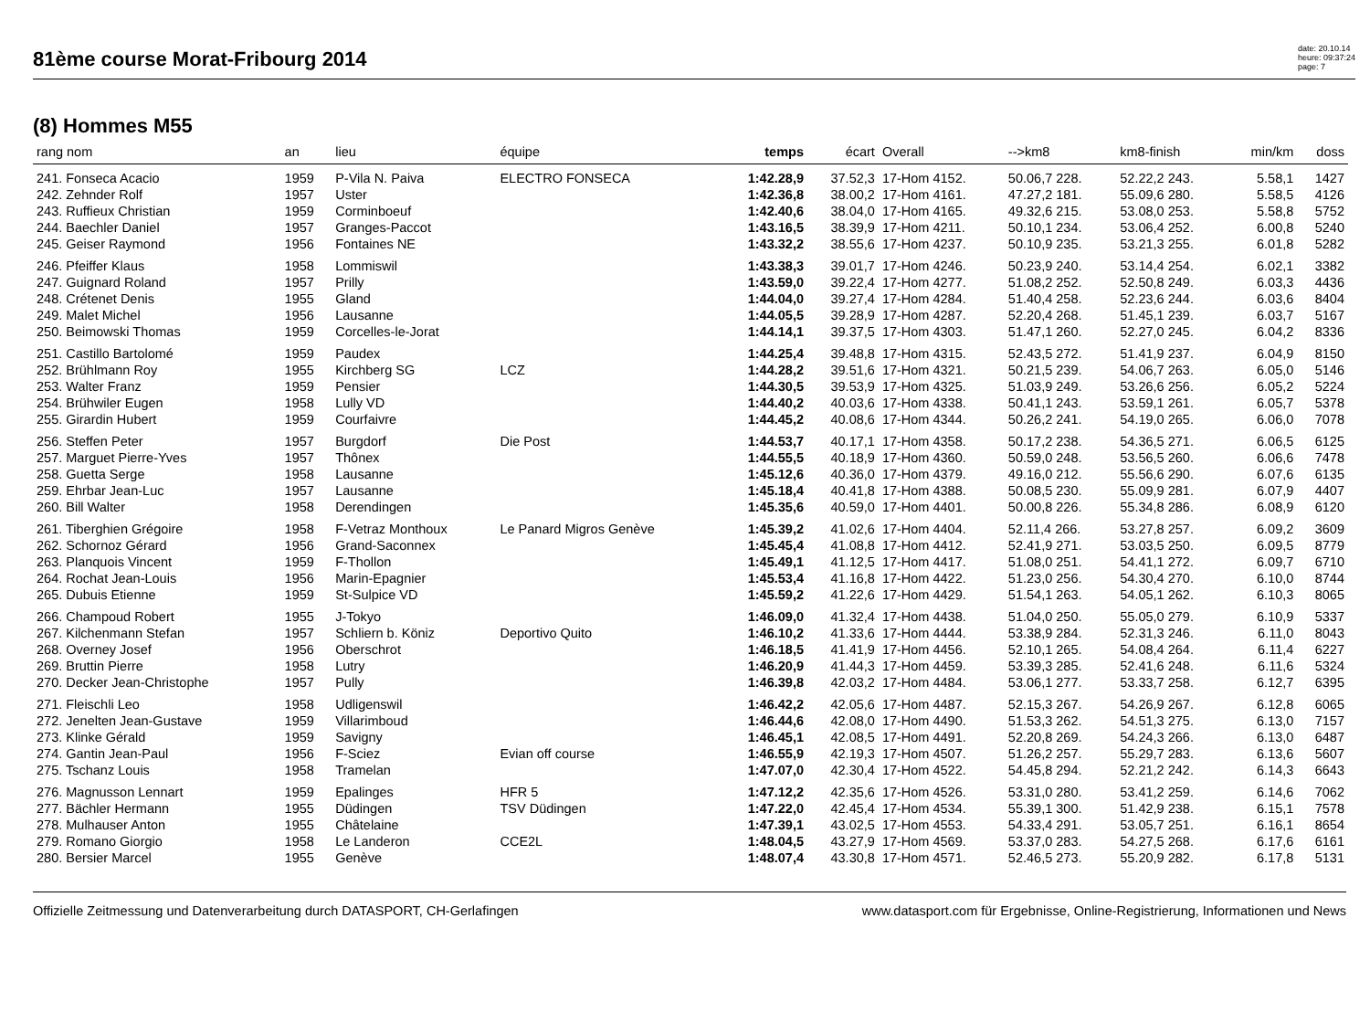81ème course Morat-Fribourg 2014
date: 20.10.14
heure: 09:37:24
page: 7
(8) Hommes M55
| rang nom | an | lieu | équipe | temps | écart | Overall | -->km8 | km8-finish | min/km | doss |
| --- | --- | --- | --- | --- | --- | --- | --- | --- | --- | --- |
| 241. Fonseca Acacio | 1959 | P-Vila N. Paiva | ELECTRO FONSECA | 1:42.28,9 | 37.52,3 | 17-Hom 4152. | 50.06,7 228. | 52.22,2 243. | 5.58,1 | 1427 |
| 242. Zehnder Rolf | 1957 | Uster | | 1:42.36,8 | 38.00,2 | 17-Hom 4161. | 47.27,2 181. | 55.09,6 280. | 5.58,5 | 4126 |
| 243. Ruffieux Christian | 1959 | Corminboeuf | | 1:42.40,6 | 38.04,0 | 17-Hom 4165. | 49.32,6 215. | 53.08,0 253. | 5.58,8 | 5752 |
| 244. Baechler Daniel | 1957 | Granges-Paccot | | 1:43.16,5 | 38.39,9 | 17-Hom 4211. | 50.10,1 234. | 53.06,4 252. | 6.00,8 | 5240 |
| 245. Geiser Raymond | 1956 | Fontaines NE | | 1:43.32,2 | 38.55,6 | 17-Hom 4237. | 50.10,9 235. | 53.21,3 255. | 6.01,8 | 5282 |
| 246. Pfeiffer Klaus | 1958 | Lommiswil | | 1:43.38,3 | 39.01,7 | 17-Hom 4246. | 50.23,9 240. | 53.14,4 254. | 6.02,1 | 3382 |
| 247. Guignard Roland | 1957 | Prilly | | 1:43.59,0 | 39.22,4 | 17-Hom 4277. | 51.08,2 252. | 52.50,8 249. | 6.03,3 | 4436 |
| 248. Crétenet Denis | 1955 | Gland | | 1:44.04,0 | 39.27,4 | 17-Hom 4284. | 51.40,4 258. | 52.23,6 244. | 6.03,6 | 8404 |
| 249. Malet Michel | 1956 | Lausanne | | 1:44.05,5 | 39.28,9 | 17-Hom 4287. | 52.20,4 268. | 51.45,1 239. | 6.03,7 | 5167 |
| 250. Beimowski Thomas | 1959 | Corcelles-le-Jorat | | 1:44.14,1 | 39.37,5 | 17-Hom 4303. | 51.47,1 260. | 52.27,0 245. | 6.04,2 | 8336 |
| 251. Castillo Bartolomé | 1959 | Paudex | | 1:44.25,4 | 39.48,8 | 17-Hom 4315. | 52.43,5 272. | 51.41,9 237. | 6.04,9 | 8150 |
| 252. Brühlmann Roy | 1955 | Kirchberg SG | LCZ | 1:44.28,2 | 39.51,6 | 17-Hom 4321. | 50.21,5 239. | 54.06,7 263. | 6.05,0 | 5146 |
| 253. Walter Franz | 1959 | Pensier | | 1:44.30,5 | 39.53,9 | 17-Hom 4325. | 51.03,9 249. | 53.26,6 256. | 6.05,2 | 5224 |
| 254. Brühwiler Eugen | 1958 | Lully VD | | 1:44.40,2 | 40.03,6 | 17-Hom 4338. | 50.41,1 243. | 53.59,1 261. | 6.05,7 | 5378 |
| 255. Girardin Hubert | 1959 | Courfaivre | | 1:44.45,2 | 40.08,6 | 17-Hom 4344. | 50.26,2 241. | 54.19,0 265. | 6.06,0 | 7078 |
| 256. Steffen Peter | 1957 | Burgdorf | Die Post | 1:44.53,7 | 40.17,1 | 17-Hom 4358. | 50.17,2 238. | 54.36,5 271. | 6.06,5 | 6125 |
| 257. Marguet Pierre-Yves | 1957 | Thônex | | 1:44.55,5 | 40.18,9 | 17-Hom 4360. | 50.59,0 248. | 53.56,5 260. | 6.06,6 | 7478 |
| 258. Guetta Serge | 1958 | Lausanne | | 1:45.12,6 | 40.36,0 | 17-Hom 4379. | 49.16,0 212. | 55.56,6 290. | 6.07,6 | 6135 |
| 259. Ehrbar Jean-Luc | 1957 | Lausanne | | 1:45.18,4 | 40.41,8 | 17-Hom 4388. | 50.08,5 230. | 55.09,9 281. | 6.07,9 | 4407 |
| 260. Bill Walter | 1958 | Derendingen | | 1:45.35,6 | 40.59,0 | 17-Hom 4401. | 50.00,8 226. | 55.34,8 286. | 6.08,9 | 6120 |
| 261. Tiberghien Grégoire | 1958 | F-Vetraz Monthoux | Le Panard Migros Genève | 1:45.39,2 | 41.02,6 | 17-Hom 4404. | 52.11,4 266. | 53.27,8 257. | 6.09,2 | 3609 |
| 262. Schornoz Gérard | 1956 | Grand-Saconnex | | 1:45.45,4 | 41.08,8 | 17-Hom 4412. | 52.41,9 271. | 53.03,5 250. | 6.09,5 | 8779 |
| 263. Planquois Vincent | 1959 | F-Thollon | | 1:45.49,1 | 41.12,5 | 17-Hom 4417. | 51.08,0 251. | 54.41,1 272. | 6.09,7 | 6710 |
| 264. Rochat Jean-Louis | 1956 | Marin-Epagnier | | 1:45.53,4 | 41.16,8 | 17-Hom 4422. | 51.23,0 256. | 54.30,4 270. | 6.10,0 | 8744 |
| 265. Dubuis Etienne | 1959 | St-Sulpice VD | | 1:45.59,2 | 41.22,6 | 17-Hom 4429. | 51.54,1 263. | 54.05,1 262. | 6.10,3 | 8065 |
| 266. Champoud Robert | 1955 | J-Tokyo | | 1:46.09,0 | 41.32,4 | 17-Hom 4438. | 51.04,0 250. | 55.05,0 279. | 6.10,9 | 5337 |
| 267. Kilchenmann Stefan | 1957 | Schliern b. Köniz | Deportivo Quito | 1:46.10,2 | 41.33,6 | 17-Hom 4444. | 53.38,9 284. | 52.31,3 246. | 6.11,0 | 8043 |
| 268. Overney Josef | 1956 | Oberschrot | | 1:46.18,5 | 41.41,9 | 17-Hom 4456. | 52.10,1 265. | 54.08,4 264. | 6.11,4 | 6227 |
| 269. Bruttin Pierre | 1958 | Lutry | | 1:46.20,9 | 41.44,3 | 17-Hom 4459. | 53.39,3 285. | 52.41,6 248. | 6.11,6 | 5324 |
| 270. Decker Jean-Christophe | 1957 | Pully | | 1:46.39,8 | 42.03,2 | 17-Hom 4484. | 53.06,1 277. | 53.33,7 258. | 6.12,7 | 6395 |
| 271. Fleischli Leo | 1958 | Udligenswil | | 1:46.42,2 | 42.05,6 | 17-Hom 4487. | 52.15,3 267. | 54.26,9 267. | 6.12,8 | 6065 |
| 272. Jenelten Jean-Gustave | 1959 | Villarimboud | | 1:46.44,6 | 42.08,0 | 17-Hom 4490. | 51.53,3 262. | 54.51,3 275. | 6.13,0 | 7157 |
| 273. Klinke Gérald | 1959 | Savigny | | 1:46.45,1 | 42.08,5 | 17-Hom 4491. | 52.20,8 269. | 54.24,3 266. | 6.13,0 | 6487 |
| 274. Gantin Jean-Paul | 1956 | F-Sciez | Evian off course | 1:46.55,9 | 42.19,3 | 17-Hom 4507. | 51.26,2 257. | 55.29,7 283. | 6.13,6 | 5607 |
| 275. Tschanz Louis | 1958 | Tramelan | | 1:47.07,0 | 42.30,4 | 17-Hom 4522. | 54.45,8 294. | 52.21,2 242. | 6.14,3 | 6643 |
| 276. Magnusson Lennart | 1959 | Epalinges | HFR 5 | 1:47.12,2 | 42.35,6 | 17-Hom 4526. | 53.31,0 280. | 53.41,2 259. | 6.14,6 | 7062 |
| 277. Bächler Hermann | 1955 | Düdingen | TSV Düdingen | 1:47.22,0 | 42.45,4 | 17-Hom 4534. | 55.39,1 300. | 51.42,9 238. | 6.15,1 | 7578 |
| 278. Mulhauser Anton | 1955 | Châtelaine | | 1:47.39,1 | 43.02,5 | 17-Hom 4553. | 54.33,4 291. | 53.05,7 251. | 6.16,1 | 8654 |
| 279. Romano Giorgio | 1958 | Le Landeron | CCE2L | 1:48.04,5 | 43.27,9 | 17-Hom 4569. | 53.37,0 283. | 54.27,5 268. | 6.17,6 | 6161 |
| 280. Bersier Marcel | 1955 | Genève | | 1:48.07,4 | 43.30,8 | 17-Hom 4571. | 52.46,5 273. | 55.20,9 282. | 6.17,8 | 5131 |
Offizielle Zeitmessung und Datenverarbeitung durch DATASPORT, CH-Gerlafingen www.datasport.com für Ergebnisse, Online-Registrierung, Informationen und News